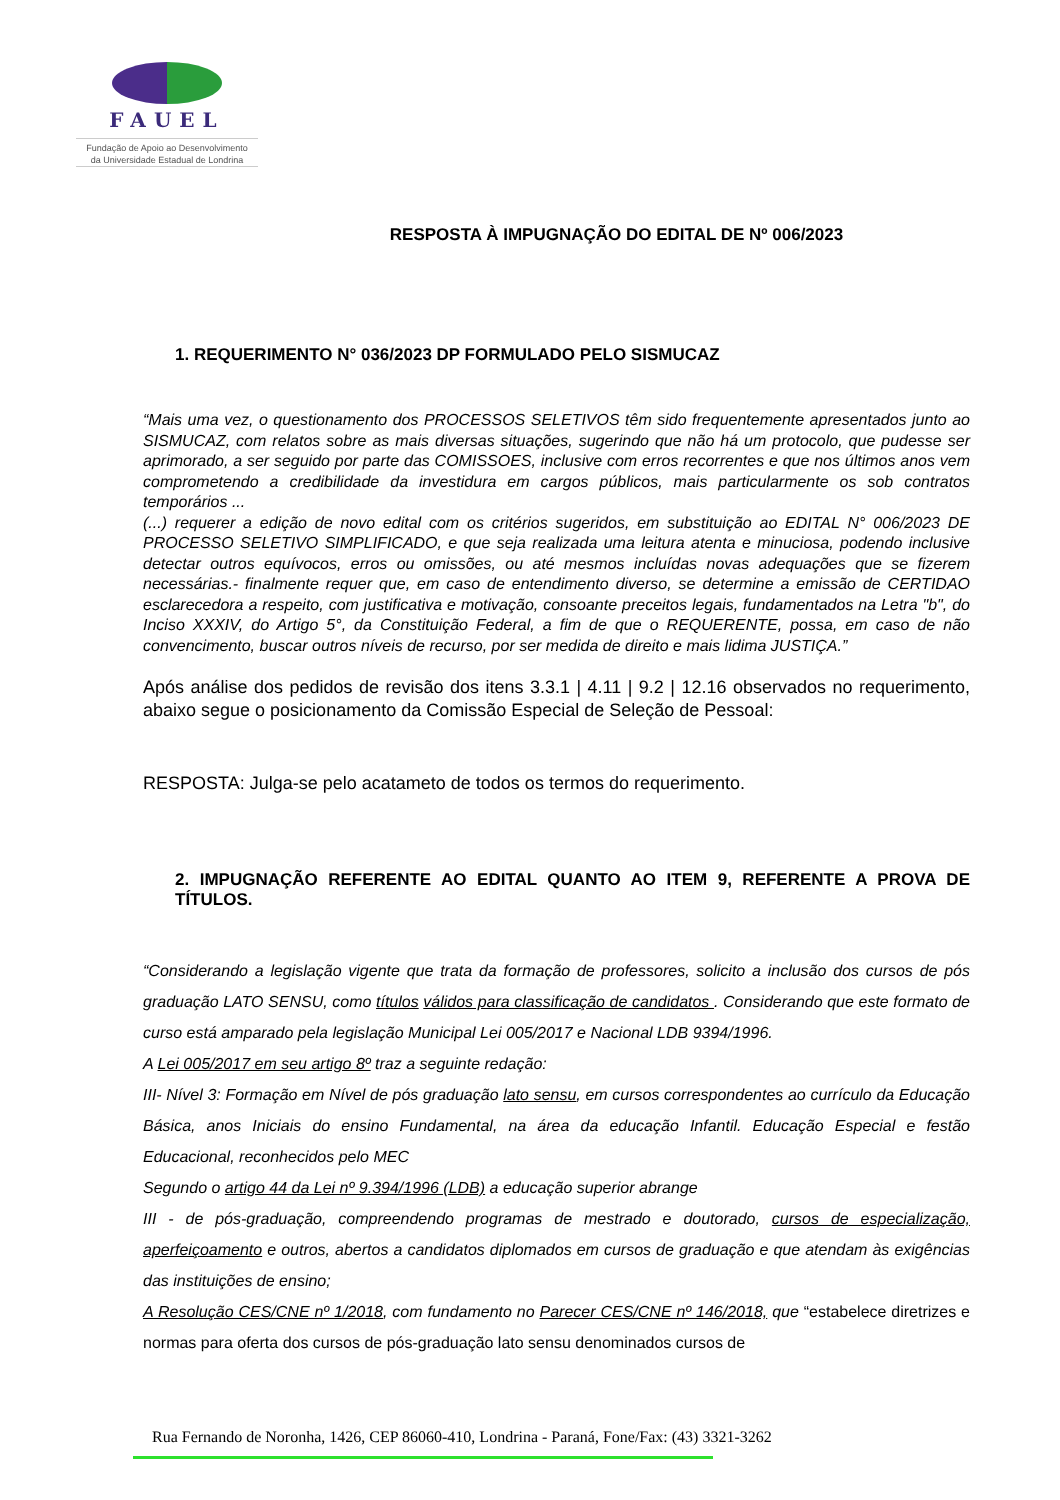FAUEL
Fundação de Apoio ao Desenvolvimento
da Universidade Estadual de Londrina
RESPOSTA À IMPUGNAÇÃO DO EDITAL DE Nº 006/2023
1. REQUERIMENTO N° 036/2023 DP FORMULADO PELO SISMUCAZ
“Mais uma vez, o questionamento dos PROCESSOS SELETIVOS têm sido frequentemente apresentados junto ao SISMUCAZ, com relatos sobre as mais diversas situações, sugerindo que não há um protocolo, que pudesse ser aprimorado, a ser seguido por parte das COMISSOES, inclusive com erros recorrentes e que nos últimos anos vem comprometendo a credibilidade da investidura em cargos públicos, mais particularmente os sob contratos temporários ...
(...) requerer a edição de novo edital com os critérios sugeridos, em substituição ao EDITAL N° 006/2023 DE PROCESSO SELETIVO SIMPLIFICADO, e que seja realizada uma leitura atenta e minuciosa, podendo inclusive detectar outros equívocos, erros ou omissões, ou até mesmos incluídas novas adequações que se fizerem necessárias.- finalmente requer que, em caso de entendimento diverso, se determine a emissão de CERTIDAO esclarecedora a respeito, com justificativa e motivação, consoante preceitos legais, fundamentados na Letra "b", do Inciso XXXIV, do Artigo 5°, da Constituição Federal, a fim de que o REQUERENTE, possa, em caso de não convencimento, buscar outros níveis de recurso, por ser medida de direito e mais lidima JUSTIÇA.”
Após análise dos pedidos de revisão dos itens 3.3.1 | 4.11 | 9.2 | 12.16 observados no requerimento, abaixo segue o posicionamento da Comissão Especial de Seleção de Pessoal:
RESPOSTA: Julga-se pelo acatameto de todos os termos do requerimento.
2. IMPUGNAÇÃO REFERENTE AO EDITAL QUANTO AO ITEM 9, REFERENTE A PROVA DE TÍTULOS.
“Considerando a legislação vigente que trata da formação de professores, solicito a inclusão dos cursos de pós graduação LATO SENSU, como títulos válidos para classificação de candidatos . Considerando que este formato de curso está amparado pela legislação Municipal Lei 005/2017 e Nacional LDB 9394/1996.
A Lei 005/2017 em seu artigo 8º traz a seguinte redação:
III- Nível 3: Formação em Nível de pós graduação lato sensu, em cursos correspondentes ao currículo da Educação Básica, anos Iniciais do ensino Fundamental, na área da educação Infantil. Educação Especial e festão Educacional, reconhecidos pelo MEC
Segundo o artigo 44 da Lei nº 9.394/1996 (LDB) a educação superior abrange
III - de pós-graduação, compreendendo programas de mestrado e doutorado, cursos de especialização, aperfeiçoamento e outros, abertos a candidatos diplomados em cursos de graduação e que atendam às exigências das instituições de ensino;
A Resolução CES/CNE nº 1/2018, com fundamento no Parecer CES/CNE nº 146/2018, que “estabelece diretrizes e normas para oferta dos cursos de pós-graduação lato sensu denominados cursos de
Rua Fernando de Noronha, 1426, CEP 86060-410, Londrina - Paraná, Fone/Fax: (43) 3321-3262